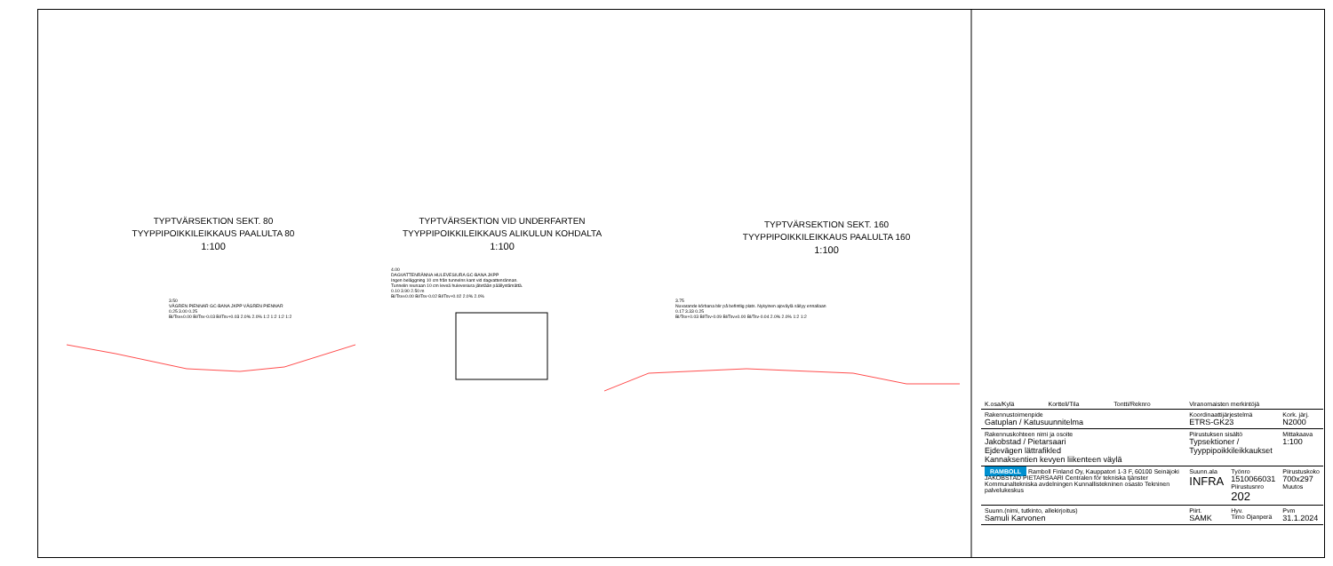TYPTVÄRSEKTION SEKT. 80
TYYPPIPOIKKILEIKKAUS PAALULTA 80
1:100
TYPTVÄRSEKTION VID UNDERFARTEN
TYYPPIPOIKKILEIKKAUS ALIKULUN KOHDALTA
1:100
TYPTVÄRSEKTION SEKT. 160
TYYPPIPOIKKILEIKKAUS PAALULTA 160
1:100
3.50
VÄGREN PIENNAR GC-BANA JKPP VÄGREN PIENNAR
0.25 3.00 0.25
Bl/Tsv±0.00 Bl/Tsv-0.03 Bl/Tsv+0.03 2.0% 2.0% 1:2 1:2 1:2 1:2
4.00
DAGVATTENRÄNNA HULEVESIURA GC-BANA JKPP
Ingen beläggning 10 cm från tunnelns kant vid dagvattenrännan.
Tunnelin reunaan 10 cm leveä hulevesiura jätetään päällystämättä.
0.10 3.90 2.50 m
Bl/Tsv±0.00 Bl/Tsv-0.02 Bl/Tsv+0.02 2.0% 2.0%
3.75
Nuvarande körbana blir på befintlig plats. Nykyinen ajoväylä säilyy ennallaan
0.17 3.33 0.25
Bl/Tsv+0.03 Bl/Tsv-0.09 Bl/Tsv±0.00 Bl/Tsv-0.04 2.0% 2.0% 1:2 1:2
| K.osa/Kylä | Kortteli/Tila | Tontti/Reknro | Viranomaisten merkintöjä | | |
| Rakennustoimenpide Gatuplan / Katusuunnitelma | | | Koordinaattijärjestelmä ETRS-GK23 | | Kork. järj. N2000 |
| Rakennuskohteen nimi ja osoite Jakobstad / Pietarsaari Ejdevägen lättrafikled Kannaksentien kevyen liikenteen väylä | | | Piirustuksen sisältö Typsektioner / Tyyppipoikkileikkaukset | | Mittakaava 1:100 |
| RAMBOLL Ramboll Finland Oy, Kauppatori 1-3 F, 60100 Seinäjoki JAKOBSTAD PIETARSAARI Centralen för tekniska tjänster Kommunaltekniska avdelningen Kunnallistekninen osasto Tekninen palvelukeskus | | | Suunn.ala INFRA | Työnro 1510066031 Piirustusnro 202 | Piirustuskoko 700x297 Muutos |
| Suunn.(nimi, tutkinto, allekirjoitus) Samuli Karvonen | | | Piirt. SAMK | Hyv. Timo Ojanperä | Pvm 31.1.2024 |